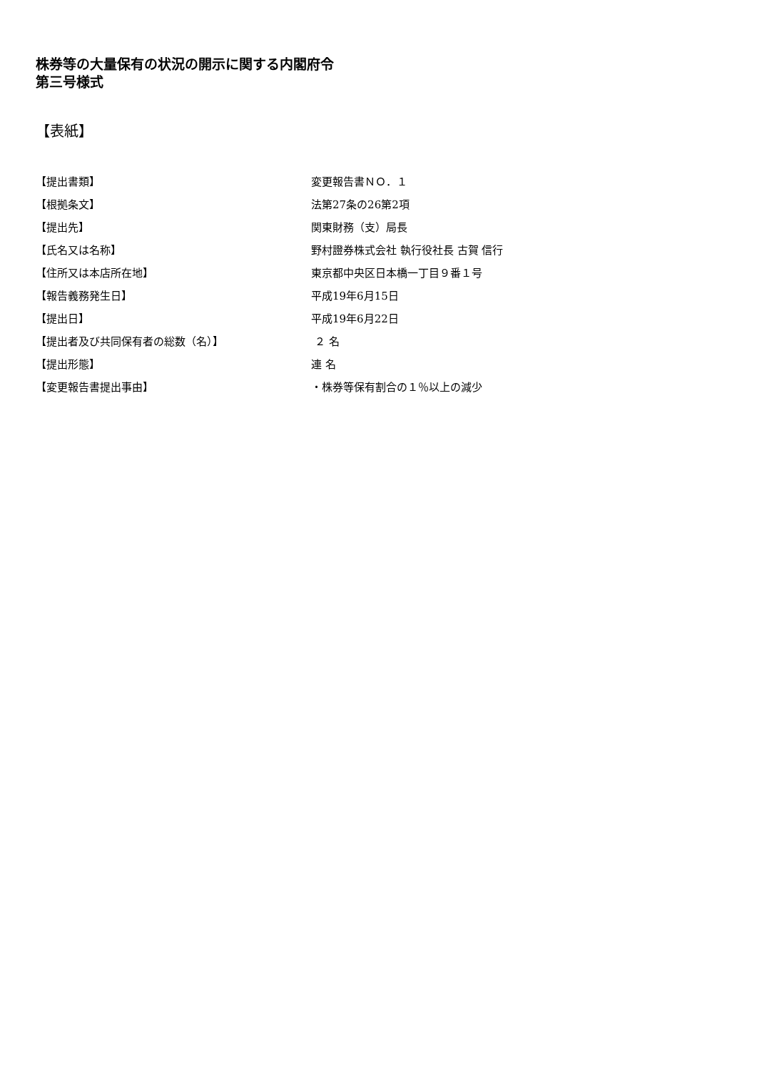株券等の大量保有の状況の開示に関する内閣府令
第三号様式
【表紙】
| 【提出書類】 | 変更報告書ＮＯ．１ |
| 【根拠条文】 | 法第27条の26第2項 |
| 【提出先】 | 関東財務（支）局長 |
| 【氏名又は名称】 | 野村證券株式会社 執行役社長 古賀 信行 |
| 【住所又は本店所在地】 | 東京都中央区日本橋一丁目９番１号 |
| 【報告義務発生日】 | 平成19年6月15日 |
| 【提出日】 | 平成19年6月22日 |
| 【提出者及び共同保有者の総数（名）】 | ２ 名 |
| 【提出形態】 | 連 名 |
| 【変更報告書提出事由】 | ・株券等保有割合の１％以上の減少 |